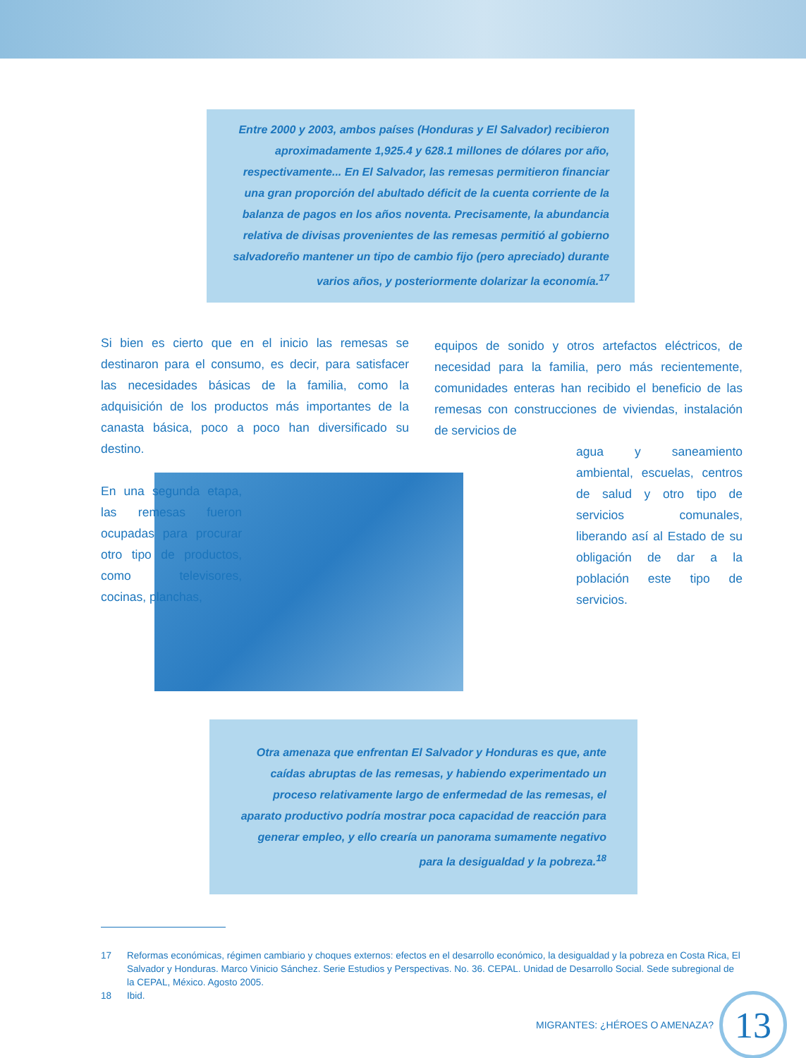Entre 2000 y 2003, ambos países (Honduras y El Salvador) recibieron aproximadamente 1,925.4 y 628.1 millones de dólares por año, respectivamente... En El Salvador, las remesas permitieron financiar una gran proporción del abultado déficit de la cuenta corriente de la balanza de pagos en los años noventa. Precisamente, la abundancia relativa de divisas provenientes de las remesas permitió al gobierno salvadoreño mantener un tipo de cambio fijo (pero apreciado) durante varios años, y posteriormente dolarizar la economía.<sup>17</sup>
Si bien es cierto que en el inicio las remesas se destinaron para el consumo, es decir, para satisfacer las necesidades básicas de la familia, como la adquisición de los productos más importantes de la canasta básica, poco a poco han diversificado su destino.
En una segunda etapa, las remesas fueron ocupadas para procurar otro tipo de productos, como televisores, cocinas, planchas,
equipos de sonido y otros artefactos eléctricos, de necesidad para la familia, pero más recientemente, comunidades enteras han recibido el beneficio de las remesas con construcciones de viviendas, instalación de servicios de
agua y saneamiento ambiental, escuelas, centros de salud y otro tipo de servicios comunales, liberando así al Estado de su obligación de dar a la población este tipo de servicios.
Otra amenaza que enfrentan El Salvador y Honduras es que, ante caídas abruptas de las remesas, y habiendo experimentado un proceso relativamente largo de enfermedad de las remesas, el aparato productivo podría mostrar poca capacidad de reacción para generar empleo, y ello crearía un panorama sumamente negativo para la desigualdad y la pobreza.<sup>18</sup>
17 Reformas económicas, régimen cambiario y choques externos: efectos en el desarrollo económico, la desigualdad y la pobreza en Costa Rica, El Salvador y Honduras. Marco Vinicio Sánchez. Serie Estudios y Perspectivas. No. 36. CEPAL. Unidad de Desarrollo Social. Sede subregional de la CEPAL, México. Agosto 2005.
18 Ibid.
MIGRANTES: ¿HÉROES O AMENAZA?
13